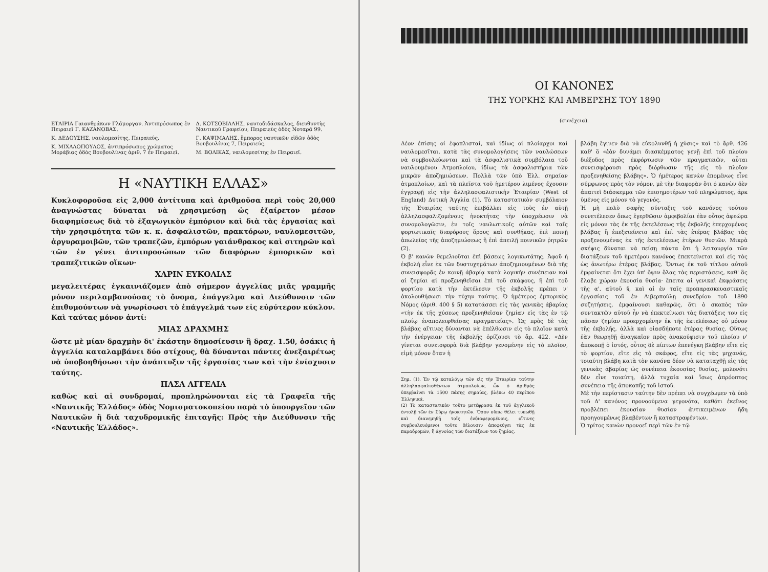ΕΤΑΙΡΙΑ Γαιανθράκων Γλάμοργαν. Ἀντιπρόσωπος ἐν Πειραιεῖ Γ. ΚΑΖΑΝΟΒΑΣ.
Κ. ΔΕΔΟΥΣΗΣ, ναυλομεσίτης, Πειραιεύς.
Κ. ΜΙΧΑΛΟΠΟΥΛΟΣ, ἀντιπρόσωπος χρώματος Μοράβιας ὁδὸς Βουβουλίνας ἀριθ. 7 ἐν Πειραιεῖ.
Δ. ΚΟΤΣΟΒΙΛΛΗΣ, ναυτοδιδάσκαλος, διευθυντὴς Ναυτικοῦ Γραφείου, Πειραιεὺς ὁδὸς Νοταρᾶ 99.
Γ. ΚΑΨΙΜΑΛΗΣ, ἔμπορος ναυτικῶν εἰδῶν ὁδὸς Βουβουλίνας 7, Πειραιεύς.
Μ. ΒΟΛΙΚΑΣ, ναυλομεσίτης ἐν Πειραιεῖ.
Η «ΝΑΥΤΙΚΗ ΕΛΛΑΣ»
Κυκλοφοροῦσα εἰς 2,000 ἀντίτυπα καὶ ἀριθμοῦσα περὶ τοὺς 20,000 ἀναγνώστας δύναται νὰ χρησιμεύσῃ ὡς ἐξαίρετον μέσον διαφημίσεως διὰ τὸ ἐξαγωγικὸν ἐμπόριον καὶ διὰ τὰς ἐργασίας καὶ τὴν χρησιμότητα τῶν κ. κ. ἀσφαλιστῶν, πρακτόρων, ναυλομεσιτῶν, ἀργυραμοιβῶν, τῶν τραπεζῶν, ἐμπόρων γαιάνθρακος καὶ σιτηρῶν καὶ τῶν ἐν γένει ἀντιπροσώπων τῶν διαφόρων ἐμπορικῶν καὶ τραπεζιτικῶν οἴκων·
ΧΑΡΙΝ ΕΥΚΟΛΙΑΣ
μεγαλειτέρας ἐγκαινιάζομεν ἀπὸ σήμερον ἀγγελίας μιᾶς γραμμῆς μόνον περιλαμβανούσας τὸ ὄνομα, ἐπάγγελμα καὶ Διεύθυνσιν τῶν ἐπιθυμούντων νὰ γνωρίσωσι τὸ ἐπάγγελμά των εἰς εὐρύτερον κύκλον.
Καὶ ταύτας μόνον ἀντί:
ΜΙΑΣ ΔΡΑΧΜΗΣ
ὥστε μὲ μίαν δραχμὴν δι' ἑκάστην δημοσίευσιν ἢ δραχ. 1.50, ὁσάκις ἡ ἀγγελία καταλαμβάνει δύο στίχους, θὰ δύνανται πάντες ἀνεξαιρέτως νὰ ὑποβοηθήσωσι τὴν ἀνάπτυξιν τῆς ἐργασίας των καὶ τὴν ἐνίσχυσιν ταύτης.
ΠΑΣΑ ΑΓΓΕΛΙΑ
καθὼς καὶ αἱ συνδρομαί, προπληρώνονται εἰς τὰ Γραφεῖα τῆς «Ναυτικῆς Ἑλλάδος» ὁδὸς Νομισματοκοπείου παρὰ τὸ ὑπουργεῖον τῶν Ναυτικῶν ἢ διὰ ταχυδρομικῆς ἐπιταγῆς: Πρὸς τὴν Διεύθυνσιν τῆς «Ναυτικῆς Ἑλλάδος».
ΟΙ ΚΑΝΟΝΕΣ
ΤΗΣ ΥΟΡΚΗΣ ΚΑΙ ΑΜΒΕΡΣΗΣ ΤΟΥ 1890
(συνέχεια).
Δέον ἐπίσης οἱ ἐφοπλισταί, καὶ ἰδίως οἱ πλοίαρχοι καὶ ναυλομεσῖται, κατὰ τὰς συνομολογήσεις τῶν ναυλώσεων νὰ συμβουλεύωνται καὶ τὰ ἀσφαλιστικὰ συμβόλαια τοῦ ναυλουμένου Ἀτμοπλοίου, ἰδίως τὰ ἀσφαλιστήρια τῶν μικρῶν ἀποζημιώσεων. Πολλὰ τῶν ὑπὸ Ἑλλ. σημαίαν ἀτμοπλοίων, καὶ τὰ πλεῖστα τοῦ ἡμετέρου λιμένος ἔχουσιν ἐγγραφῇ εἰς τὴν ἀλληλασφαλιστικὴν Ἑταιρίαν (West of England) Δυτικὴ Ἀγγλία (1). Τὸ καταστατικὸν συμβόλαιον τῆς Ἑταιρίας ταύτης ἐπιβάλλει εἰς τοὺς ἐν αὐτῇ ἀλληλασφαλιζομένους ἠνοκτήτας τὴν ὑποχρέωσιν νὰ συνομολογῶσιν, ἐν τοῖς ναυλωτικοῖς αὐτῶν καὶ ταῖς φορτωτικαῖς διαφόρους ὅρους καὶ συνθήκας, ἐπὶ ποινῇ ἀπωλείας τῆς ἀποζημιώσεως ἢ ἐπὶ ἀπειλῇ ποινικῶν ῥητρῶν (2).
Ὁ β' κανὼν θεμελιοῦται ἐπὶ βάσεως λογικωτάτης. Ἀφοῦ ἡ ἐκβολὴ εἶνε ἐκ τῶν δυστυχημάτων ἀποζημιουμένων διὰ τῆς συνεισφορᾶς ἐν κοινῇ ἀβαρίᾳ κατὰ λογικὴν συνέπειαν καὶ αἱ ζημίαι αἱ προξενηθεῖσαι ἐπὶ τοῦ σκάφους, ἢ ἐπὶ τοῦ φορτίου κατὰ τὴν ἐκτέλεσιν τῆς ἐκβολῆς πρέπει ν' ἀκολουθήσωσι τὴν τύχην ταύτης. Ὁ ἡμέτερος ἐμπορικὸς Νόμος (ἀριθ. 400 § 5) κατατάσσει εἰς τὰς γενικὰς ἀβαρίας «τὴν ἐκ τῆς χύσεως προξενηθεῖσαν ζημίαν εἰς τὰς ἐν τῷ πλοίῳ ἐναπολειφθείσας πραγματείας». Ὡς πρὸς δὲ τὰς βλάβας αἵτινες δύνανται νὰ ἐπέλθωσιν εἰς τὸ πλοῖον κατὰ τὴν ἐνέργειαν τῆς ἐκβολῆς ὁρίζουσι τὸ ἄρ. 422. «Δὲν γίνεται συνεισφορὰ διὰ βλάβην γενομένην εἰς τὸ πλοῖον, εἰμὴ μόνον ὅταν ἡ
Σημ. (1). Ἐν τῷ καταλόγῳ τῶν εἰς τὴν Ἑταιρίαν ταύτην ἀλληλασφαλισθέντων ἀτμοπλοίων, ὧν ὁ ἀριθμὸς ὑπερβαίνει τὰ 1500 πάσης σημαίας, βλέπω 40 περίπου Ἑλληνικά.
(2) Τὸ καταστατικὸν τοῦτο μετέφρασα ἐκ τοῦ ἀγγλικοῦ ἐντολῇ τῶν ἐν Σύρῳ ἠνοκτητῶν. Ὅσον οὔπω θέλει τυπωθῇ καὶ διανεμηθῇ τοῖς ἐνδιαφερομένοις, οἵτινες συμβουλευόμενοι τοῦτο θέλουσιν ἀποφεύγει τὰς ἐκ παραδρομῶν, ἢ ἀγνοίας τῶν διατάξεων του ζημίας.
βλάβη ἔγινεν διὰ νὰ εὐκολυνθῇ ἡ χύσις» καὶ τὸ ἄρθ. 426 καθ' ὃ «ἐὰν δυνάμει διασκέμματος γενῇ ἐπὶ τοῦ πλοίου διέξοδος πρὸς ἐκφόρτωσιν τῶν πραγματειῶν, αὗται συνεισφέρουσι πρὸς διόρθωσιν τῆς εἰς τὸ πλοῖον προξενηθείσης βλάβης». Ὁ ἡμέτερος κανὼν ἑπομένως εἶνε σύμφωνος πρὸς τὸν νόμον, μὲ τὴν διαφορὰν ὅτι ὁ κανὼν δὲν ἀπαιτεῖ διάσκεμμα τῶν ἐπισημοτέρων τοῦ πληρώματος, ἀρκ ὑμένος εἰς μόνον τὸ γεγονός.
Ἡ μὴ πολὺ σαφὴς σύνταξις τοῦ κανόνος τούτου συνετέλεσεν ὅπως ἐγερθῶσιν ἀμφιβολίαι ἐὰν οὗτος ἀφεώρα εἰς μόνον τὰς ἐκ τῆς ἐκτελέσεως τῆς ἐκβολῆς ἐπερχομένας βλάβας ἢ ἐπεξετείνετο καὶ ἐπὶ τὰς ἑτέρας βλάβας τὰς προξενουμένας ἐκ τῆς ἐκτελέσεως ἑτέρων θυσιῶν. Μικρὰ σκέψις δύναται νὰ πείσῃ πάντα ὅτι ἡ λειτουργία τῶν διατάξεων τοῦ ἡμετέρου κανόνος ἐπεκτείνεται καὶ εἰς τὰς ὡς ἀνωτέρω ἑτέρας βλάβας. Ὄντως ἐκ τοῦ τίτλου αὐτοῦ ἐμφαίνεται ὅτι ἔχει ὑπ' ὄψιν ὅλας τὰς περιστάσεις, καθ' ἃς ἔλαβε χώραν ἑκουσία θυσία· ἔπειτα αἱ γενικαὶ ἐκφράσεις τῆς α'. αὐτοῦ §, καὶ αἱ ἐν ταῖς προπαρασκευαστικαῖς ἐργασίαις τοῦ ἐν Λιβερπούλῃ συνεδρίου τοῦ 1890 συζητήσεις, ἐμφαίνουσι καθαρῶς, ὅτι ὁ σκοπὸς τῶν συντακτῶν αὐτοῦ ἦν νὰ ἐπεκτείνωσι τὰς διατάξεις του εἰς πᾶσαν ζημίαν προερχομένην ἐκ τῆς ἐκτελέσεως οὐ μόνον τῆς ἐκβολῆς, ἀλλὰ καὶ οἱασδήποτε ἑτέρας θυσίας. Οὕτως ἐὰν θεωρηθῇ ἀναγκαῖον πρὸς ἀνακούφισιν τοῦ πλοίου ν' ἀποκοπῇ ὁ ἱστός, οὗτος δὲ πίπτων ἐπενέγκη βλάβην εἴτε εἰς τὸ φορτίον, εἴτε εἰς τὸ σκάφος, εἴτε εἰς τὰς μηχανάς, τοιαύτη βλάβη κατὰ τὸν κανόνα δέον νὰ καταταχθῇ εἰς τὰς γενικὰς ἀβαρίας ὡς συνέπεια ἑκουσίας θυσίας, μολονότι δὲν εἶνε τοιαύτη, ἀλλὰ τυχαία καὶ ἴσως ἀπρόοπτος συνέπεια τῆς ἀποκοπῆς τοῦ ἱστοῦ.
Μὲ τὴν περίστασιν ταύτην δὲν πρέπει νὰ συγχέωμεν τὰ ὑπὸ τοῦ Δ' κανόνος προνοούμενα γεγονότα, καθότι ἐκεῖνος προβλέπει ἑκουσίαν θυσίαν ἀντικειμένων ἤδη προηγουμένως βλαβέντων ἢ καταστραφέντων.
Ὁ τρίτος κανὼν προνοεῖ περὶ τῶν ἐν τῷ